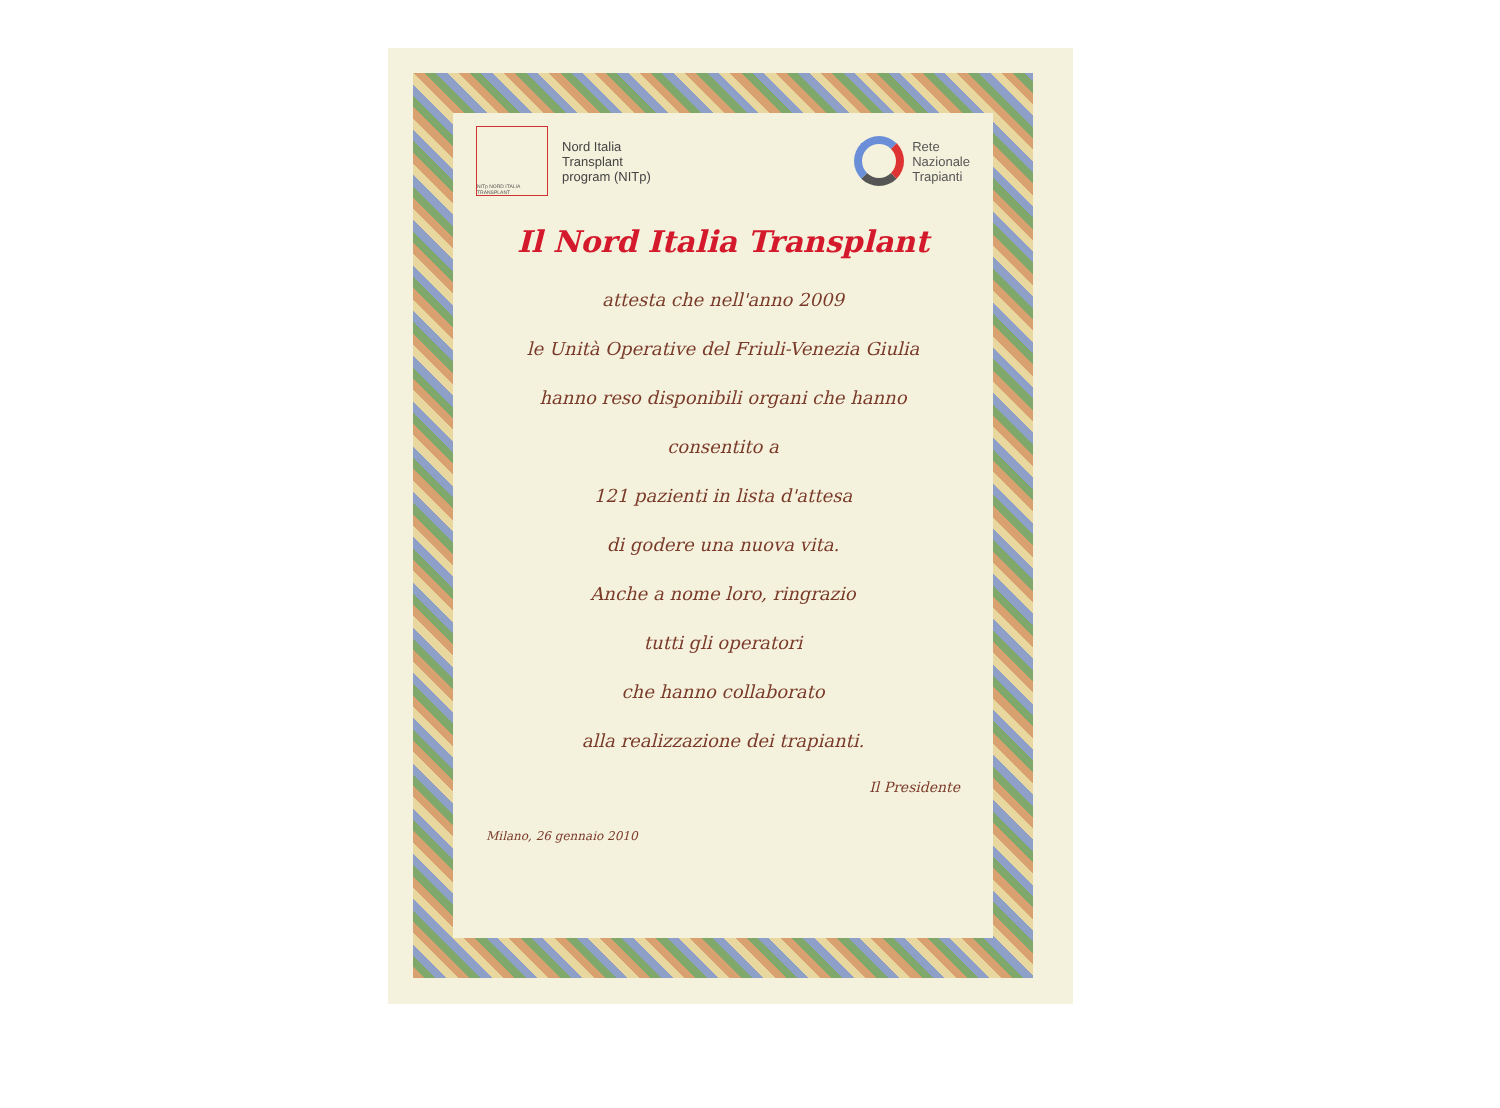NITp NORD ITALIA TRANSPLANT
Nord Italia
Transplant
program (NITp)
Rete
Nazionale
Trapianti
Il Nord Italia Transplant
attesta che nell'anno 2009
le Unità Operative del Friuli-Venezia Giulia
hanno reso disponibili organi che hanno
consentito a
121 pazienti in lista d'attesa
di godere una nuova vita.
Anche a nome loro, ringrazio
tutti gli operatori
che hanno collaborato
alla realizzazione dei trapianti.
Milano, 26 gennaio 2010
Il Presidente